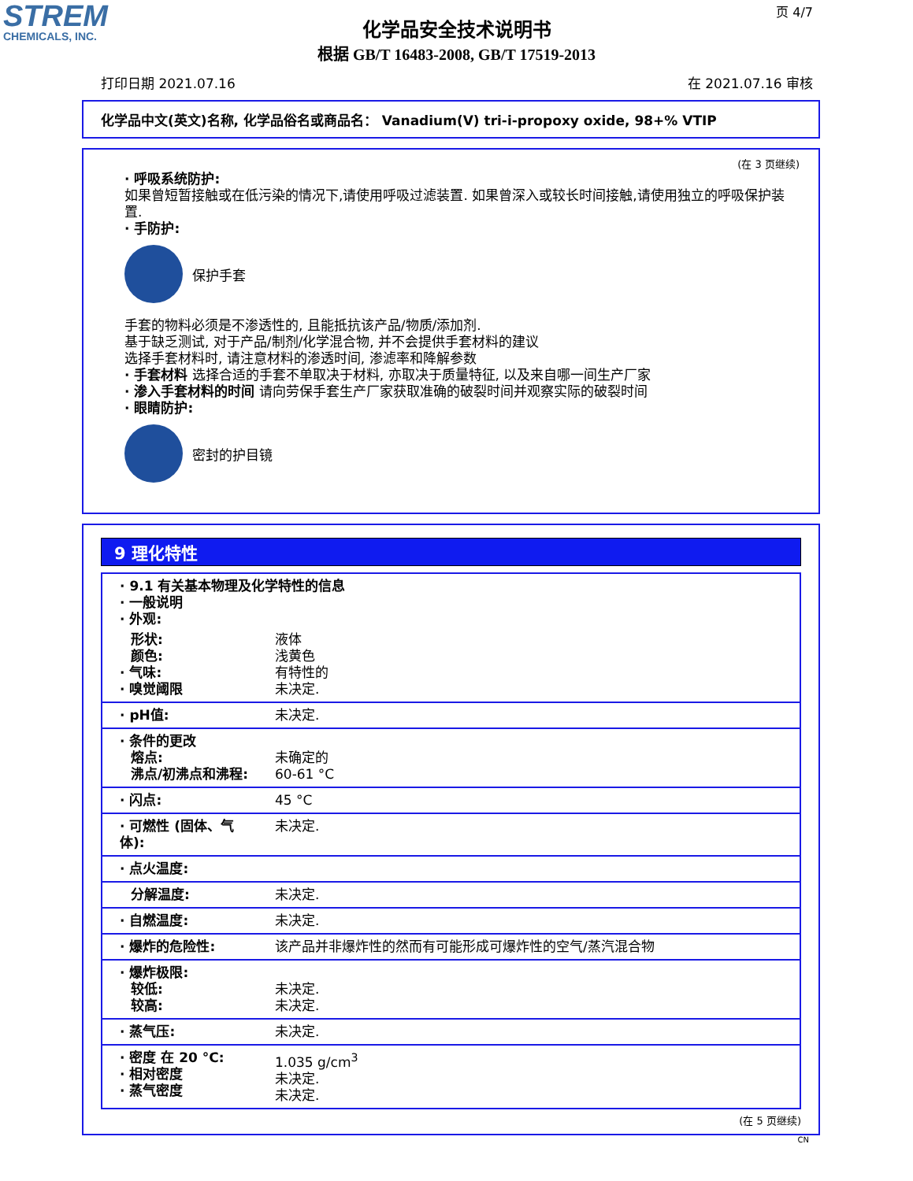STREM
CHEMICALS, INC.
页 4/7
化学品安全技术说明书
根据 GB/T 16483-2008, GB/T 17519-2013
打印日期 2021.07.16 在 2021.07.16 审核
化学品中文(英文)名称, 化学品俗名或商品名： Vanadium(V) tri-i-propoxy oxide, 98+% VTIP
(在 3 页继续)
· 呼吸系统防护:
如果曾短暂接触或在低污染的情况下,请使用呼吸过滤装置. 如果曾深入或较长时间接触,请使用独立的呼吸保护装置.
· 手防护:
保护手套
手套的物料必须是不渗透性的, 且能抵抗该产品/物质/添加剂.
基于缺乏测试, 对于产品/制剂/化学混合物, 并不会提供手套材料的建议
选择手套材料时, 请注意材料的渗透时间, 渗滤率和降解参数
· 手套材料 选择合适的手套不单取决于材料, 亦取决于质量特征, 以及来自哪一间生产厂家
· 渗入手套材料的时间 请向劳保手套生产厂家获取准确的破裂时间并观察实际的破裂时间
· 眼睛防护:
密封的护目镜
9 理化特性
| · 9.1 有关基本物理及化学特性的信息 · 一般说明 · 外观: | |
| 形状: 颜色: · 气味: · 嗅觉阈限 | 液体 浅黄色 有特性的 未决定. |
| · pH值: | 未决定. |
| · 条件的更改 熔点: 沸点/初沸点和沸程: | 未确定的 60-61 °C |
| · 闪点: | 45 °C |
| · 可燃性 (固体、气体): | 未决定. |
| · 点火温度: | |
| 分解温度: | 未决定. |
| · 自燃温度: | 未决定. |
| · 爆炸的危险性: | 该产品并非爆炸性的然而有可能形成可爆炸性的空气/蒸汽混合物 |
| · 爆炸极限: 较低: 较高: | 未决定. 未决定. |
| · 蒸气压: | 未决定. |
| · 密度 在 20 °C: · 相对密度 · 蒸气密度 | 1.035 g/cm<sup>3</sup> 未决定. 未决定. |
(在 5 页继续)
CN